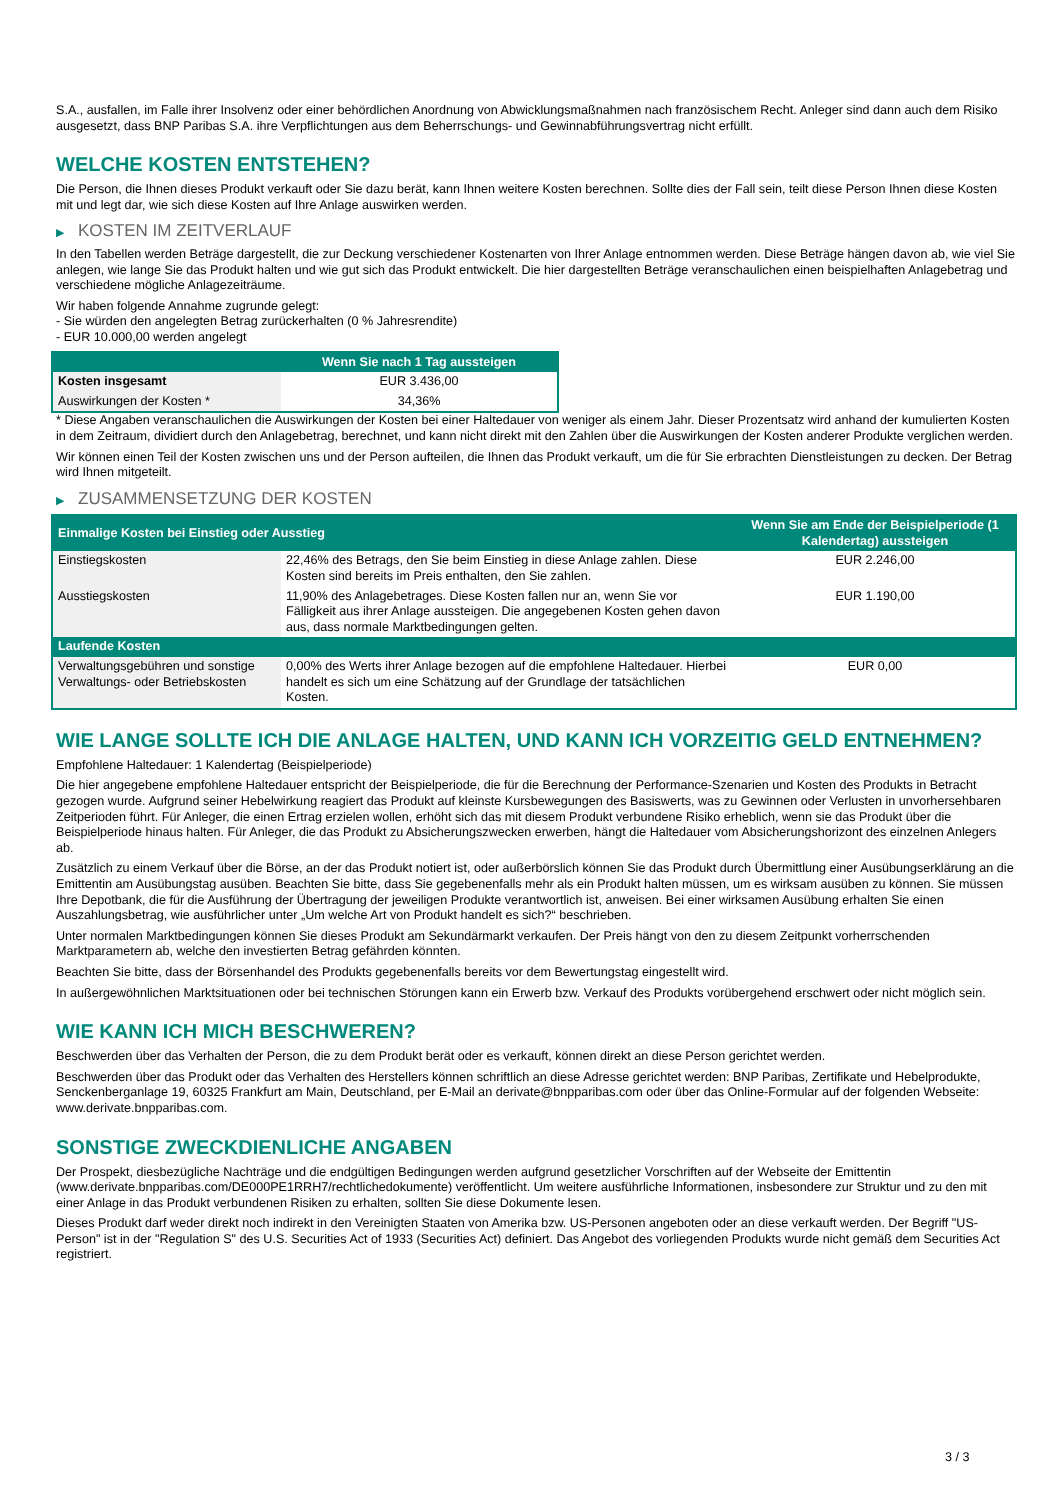S.A., ausfallen, im Falle ihrer Insolvenz oder einer behördlichen Anordnung von Abwicklungsmaßnahmen nach französischem Recht. Anleger sind dann auch dem Risiko ausgesetzt, dass BNP Paribas S.A. ihre Verpflichtungen aus dem Beherrschungs- und Gewinnabführungsvertrag nicht erfüllt.
WELCHE KOSTEN ENTSTEHEN?
Die Person, die Ihnen dieses Produkt verkauft oder Sie dazu berät, kann Ihnen weitere Kosten berechnen. Sollte dies der Fall sein, teilt diese Person Ihnen diese Kosten mit und legt dar, wie sich diese Kosten auf Ihre Anlage auswirken werden.
▶ KOSTEN IM ZEITVERLAUF
In den Tabellen werden Beträge dargestellt, die zur Deckung verschiedener Kostenarten von Ihrer Anlage entnommen werden. Diese Beträge hängen davon ab, wie viel Sie anlegen, wie lange Sie das Produkt halten und wie gut sich das Produkt entwickelt. Die hier dargestellten Beträge veranschaulichen einen beispielhaften Anlagebetrag und verschiedene mögliche Anlagezeiträume.
Wir haben folgende Annahme zugrunde gelegt:
- Sie würden den angelegten Betrag zurückerhalten (0 % Jahresrendite)
- EUR 10.000,00 werden angelegt
| | Wenn Sie nach 1 Tag aussteigen |
| --- | --- |
| Kosten insgesamt | EUR 3.436,00 |
| Auswirkungen der Kosten * | 34,36% |
* Diese Angaben veranschaulichen die Auswirkungen der Kosten bei einer Haltedauer von weniger als einem Jahr. Dieser Prozentsatz wird anhand der kumulierten Kosten in dem Zeitraum, dividiert durch den Anlagebetrag, berechnet, und kann nicht direkt mit den Zahlen über die Auswirkungen der Kosten anderer Produkte verglichen werden.
Wir können einen Teil der Kosten zwischen uns und der Person aufteilen, die Ihnen das Produkt verkauft, um die für Sie erbrachten Dienstleistungen zu decken. Der Betrag wird Ihnen mitgeteilt.
▶ ZUSAMMENSETZUNG DER KOSTEN
| Einmalige Kosten bei Einstieg oder Ausstieg | | Wenn Sie am Ende der Beispielperiode (1 Kalendertag) aussteigen |
| --- | --- | --- |
| Einstiegskosten | 22,46% des Betrags, den Sie beim Einstieg in diese Anlage zahlen. Diese Kosten sind bereits im Preis enthalten, den Sie zahlen. | EUR 2.246,00 |
| Ausstiegskosten | 11,90% des Anlagebetrages. Diese Kosten fallen nur an, wenn Sie vor Fälligkeit aus ihrer Anlage aussteigen. Die angegebenen Kosten gehen davon aus, dass normale Marktbedingungen gelten. | EUR 1.190,00 |
| Laufende Kosten | | |
| Verwaltungsgebühren und sonstige Verwaltungs- oder Betriebskosten | 0,00% des Werts ihrer Anlage bezogen auf die empfohlene Haltedauer. Hierbei handelt es sich um eine Schätzung auf der Grundlage der tatsächlichen Kosten. | EUR 0,00 |
WIE LANGE SOLLTE ICH DIE ANLAGE HALTEN, UND KANN ICH VORZEITIG GELD ENTNEHMEN?
Empfohlene Haltedauer: 1 Kalendertag (Beispielperiode)
Die hier angegebene empfohlene Haltedauer entspricht der Beispielperiode, die für die Berechnung der Performance-Szenarien und Kosten des Produkts in Betracht gezogen wurde. Aufgrund seiner Hebelwirkung reagiert das Produkt auf kleinste Kursbewegungen des Basiswerts, was zu Gewinnen oder Verlusten in unvorhersehbaren Zeitperioden führt. Für Anleger, die einen Ertrag erzielen wollen, erhöht sich das mit diesem Produkt verbundene Risiko erheblich, wenn sie das Produkt über die Beispielperiode hinaus halten. Für Anleger, die das Produkt zu Absicherungszwecken erwerben, hängt die Haltedauer vom Absicherungshorizont des einzelnen Anlegers ab.
Zusätzlich zu einem Verkauf über die Börse, an der das Produkt notiert ist, oder außerbörslich können Sie das Produkt durch Übermittlung einer Ausübungserklärung an die Emittentin am Ausübungstag ausüben. Beachten Sie bitte, dass Sie gegebenenfalls mehr als ein Produkt halten müssen, um es wirksam ausüben zu können. Sie müssen Ihre Depotbank, die für die Ausführung der Übertragung der jeweiligen Produkte verantwortlich ist, anweisen. Bei einer wirksamen Ausübung erhalten Sie einen Auszahlungsbetrag, wie ausführlicher unter „Um welche Art von Produkt handelt es sich?“ beschrieben.
Unter normalen Marktbedingungen können Sie dieses Produkt am Sekundärmarkt verkaufen. Der Preis hängt von den zu diesem Zeitpunkt vorherrschenden Marktparametern ab, welche den investierten Betrag gefährden könnten.
Beachten Sie bitte, dass der Börsenhandel des Produkts gegebenenfalls bereits vor dem Bewertungstag eingestellt wird.
In außergewöhnlichen Marktsituationen oder bei technischen Störungen kann ein Erwerb bzw. Verkauf des Produkts vorübergehend erschwert oder nicht möglich sein.
WIE KANN ICH MICH BESCHWEREN?
Beschwerden über das Verhalten der Person, die zu dem Produkt berät oder es verkauft, können direkt an diese Person gerichtet werden.
Beschwerden über das Produkt oder das Verhalten des Herstellers können schriftlich an diese Adresse gerichtet werden: BNP Paribas, Zertifikate und Hebelprodukte, Senckenberganlage 19, 60325 Frankfurt am Main, Deutschland, per E-Mail an derivate@bnpparibas.com oder über das Online-Formular auf der folgenden Webseite: www.derivate.bnpparibas.com.
SONSTIGE ZWECKDIENLICHE ANGABEN
Der Prospekt, diesbezügliche Nachträge und die endgültigen Bedingungen werden aufgrund gesetzlicher Vorschriften auf der Webseite der Emittentin (www.derivate.bnpparibas.com/DE000PE1RRH7/rechtlichedokumente) veröffentlicht. Um weitere ausführliche Informationen, insbesondere zur Struktur und zu den mit einer Anlage in das Produkt verbundenen Risiken zu erhalten, sollten Sie diese Dokumente lesen.
Dieses Produkt darf weder direkt noch indirekt in den Vereinigten Staaten von Amerika bzw. US-Personen angeboten oder an diese verkauft werden. Der Begriff "US-Person" ist in der "Regulation S" des U.S. Securities Act of 1933 (Securities Act) definiert. Das Angebot des vorliegenden Produkts wurde nicht gemäß dem Securities Act registriert.
3 / 3